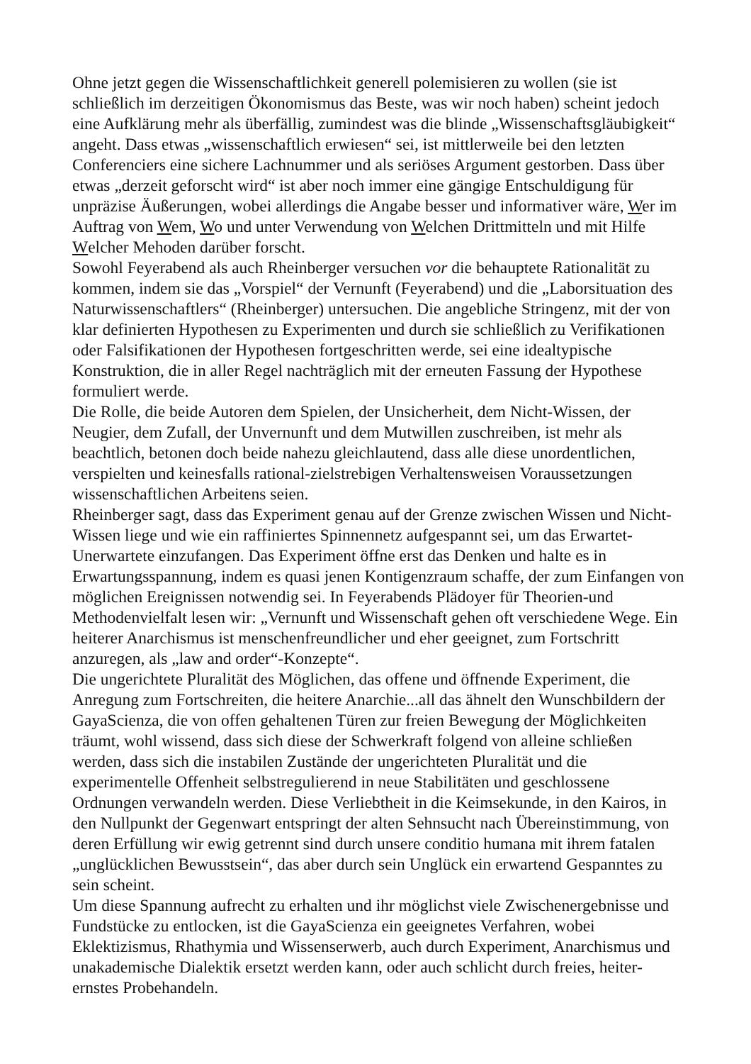Ohne jetzt gegen die Wissenschaftlichkeit generell polemisieren zu wollen (sie ist schließlich im derzeitigen Ökonomismus das Beste, was wir noch haben) scheint jedoch eine Aufklärung mehr als überfällig, zumindest was die blinde „Wissenschaftsgläubigkeit“ angeht. Dass etwas „wissenschaftlich erwiesen“ sei, ist mittlerweile bei den letzten Conferenciers eine sichere Lachnummer und als seriöses Argument gestorben. Dass über etwas „derzeit geforscht wird“ ist aber noch immer eine gängige Entschuldigung für unpräzise Äußerungen, wobei allerdings die Angabe besser und informativer wäre, Wer im Auftrag von Wem, Wo und unter Verwendung von Welchen Drittmitteln und mit Hilfe Welcher Mehoden darüber forscht.
Sowohl Feyerabend als auch Rheinberger versuchen vor die behauptete Rationalität zu kommen, indem sie das „Vorspiel“ der Vernunft (Feyerabend) und die „Laborsituation des Naturwissenschaftlers“ (Rheinberger) untersuchen. Die angebliche Stringenz, mit der von klar definierten Hypothesen zu Experimenten und durch sie schließlich zu Verifikationen oder Falsifikationen der Hypothesen fortgeschritten werde, sei eine idealtypische Konstruktion, die in aller Regel nachträglich mit der erneuten Fassung der Hypothese formuliert werde.
Die Rolle, die beide Autoren dem Spielen, der Unsicherheit, dem Nicht-Wissen, der Neugier, dem Zufall, der Unvernunft und dem Mutwillen zuschreiben, ist mehr als beachtlich, betonen doch beide nahezu gleichlautend, dass alle diese unordentlichen, verspielten und keinesfalls rational-zielstrebigen Verhaltensweisen Voraussetzungen wissenschaftlichen Arbeitens seien.
Rheinberger sagt, dass das Experiment genau auf der Grenze zwischen Wissen und Nicht-Wissen liege und wie ein raffiniertes Spinnennetz aufgespannt sei, um das Erwartet-Unerwartete einzufangen. Das Experiment öffne erst das Denken und halte es in Erwartungsspannung, indem es quasi jenen Kontigenzraum schaffe, der zum Einfangen von möglichen Ereignissen notwendig sei. In Feyerabends Plädoyer für Theorien-und Methodenvielfalt lesen wir: „Vernunft und Wissenschaft gehen oft verschiedene Wege. Ein heiterer Anarchismus ist menschenfreundlicher und eher geeignet, zum Fortschritt anzuregen, als „law and order“-Konzepte“.
Die ungerichtete Pluralität des Möglichen, das offene und öffnende Experiment, die Anregung zum Fortschreiten, die heitere Anarchie...all das ähnelt den Wunschbildern der GayaScienza, die von offen gehaltenen Türen zur freien Bewegung der Möglichkeiten träumt, wohl wissend, dass sich diese der Schwerkraft folgend von alleine schließen werden, dass sich die instabilen Zustände der ungerichteten Pluralität und die experimentelle Offenheit selbstregulierend in neue Stabilitäten und geschlossene Ordnungen verwandeln werden. Diese Verliebtheit in die Keimsekunde, in den Kairos, in den Nullpunkt der Gegenwart entspringt der alten Sehnsucht nach Übereinstimmung, von deren Erfüllung wir ewig getrennt sind durch unsere conditio humana mit ihrem fatalen „unglücklichen Bewusstsein“, das aber durch sein Unglück ein erwartend Gespanntes zu sein scheint.
Um diese Spannung aufrecht zu erhalten und ihr möglichst viele Zwischenergebnisse und Fundstücke zu entlocken, ist die GayaScienza ein geeignetes Verfahren, wobei Eklektizismus, Rhathymia und Wissenserwerb, auch durch Experiment, Anarchismus und unakademische Dialektik ersetzt werden kann, oder auch schlicht durch freies, heiter-ernstes Probehandeln.